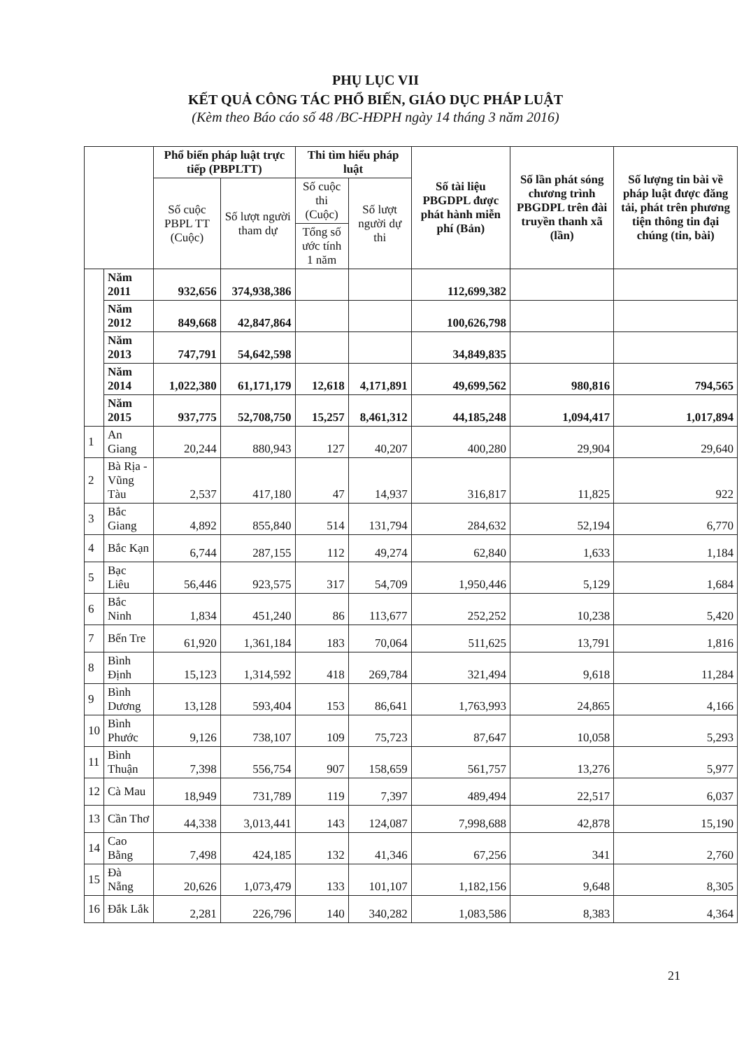PHỤ LỤC VII
KẾT QUẢ CÔNG TÁC PHỔ BIẾN, GIÁO DỤC PHÁP LUẬT
(Kèm theo Báo cáo số 48 /BC-HĐPH ngày 14 tháng 3 năm 2016)
| | | Phổ biến pháp luật trực tiếp (PBPLTT) | | Thi tìm hiểu pháp luật | | Số tài liệu PBGDPL được phát hành miễn phí (Bản) | Số lần phát sóng chương trình PBGDPL trên đài truyền thanh xã (lần) | Số lượng tin bài về pháp luật được đăng tải, phát trên phương tiện thông tin đại chúng (tin, bài) |
| --- | --- | --- | --- | --- | --- | --- | --- | --- |
| | | Số cuộc PBPL TT (Cuộc) | Số lượt người tham dự | Số cuộc thi (Cuộc) | Số lượt người dự thi | | | |
| | | | | Tổng số ước tính 1 năm | | | | |
| | Năm 2011 | 932,656 | 374,938,386 | | | 112,699,382 | | |
| | Năm 2012 | 849,668 | 42,847,864 | | | 100,626,798 | | |
| | Năm 2013 | 747,791 | 54,642,598 | | | 34,849,835 | | |
| | Năm 2014 | 1,022,380 | 61,171,179 | 12,618 | 4,171,891 | 49,699,562 | 980,816 | 794,565 |
| | Năm 2015 | 937,775 | 52,708,750 | 15,257 | 8,461,312 | 44,185,248 | 1,094,417 | 1,017,894 |
| 1 | An Giang | 20,244 | 880,943 | 127 | 40,207 | 400,280 | 29,904 | 29,640 |
| 2 | Bà Rịa - Vũng Tàu | 2,537 | 417,180 | 47 | 14,937 | 316,817 | 11,825 | 922 |
| 3 | Bắc Giang | 4,892 | 855,840 | 514 | 131,794 | 284,632 | 52,194 | 6,770 |
| 4 | Bắc Kạn | 6,744 | 287,155 | 112 | 49,274 | 62,840 | 1,633 | 1,184 |
| 5 | Bạc Liêu | 56,446 | 923,575 | 317 | 54,709 | 1,950,446 | 5,129 | 1,684 |
| 6 | Bắc Ninh | 1,834 | 451,240 | 86 | 113,677 | 252,252 | 10,238 | 5,420 |
| 7 | Bến Tre | 61,920 | 1,361,184 | 183 | 70,064 | 511,625 | 13,791 | 1,816 |
| 8 | Bình Định | 15,123 | 1,314,592 | 418 | 269,784 | 321,494 | 9,618 | 11,284 |
| 9 | Bình Dương | 13,128 | 593,404 | 153 | 86,641 | 1,763,993 | 24,865 | 4,166 |
| 10 | Bình Phước | 9,126 | 738,107 | 109 | 75,723 | 87,647 | 10,058 | 5,293 |
| 11 | Bình Thuận | 7,398 | 556,754 | 907 | 158,659 | 561,757 | 13,276 | 5,977 |
| 12 | Cà Mau | 18,949 | 731,789 | 119 | 7,397 | 489,494 | 22,517 | 6,037 |
| 13 | Cần Thơ | 44,338 | 3,013,441 | 143 | 124,087 | 7,998,688 | 42,878 | 15,190 |
| 14 | Cao Bằng | 7,498 | 424,185 | 132 | 41,346 | 67,256 | 341 | 2,760 |
| 15 | Đà Nẵng | 20,626 | 1,073,479 | 133 | 101,107 | 1,182,156 | 9,648 | 8,305 |
| 16 | Đắk Lắk | 2,281 | 226,796 | 140 | 340,282 | 1,083,586 | 8,383 | 4,364 |
21